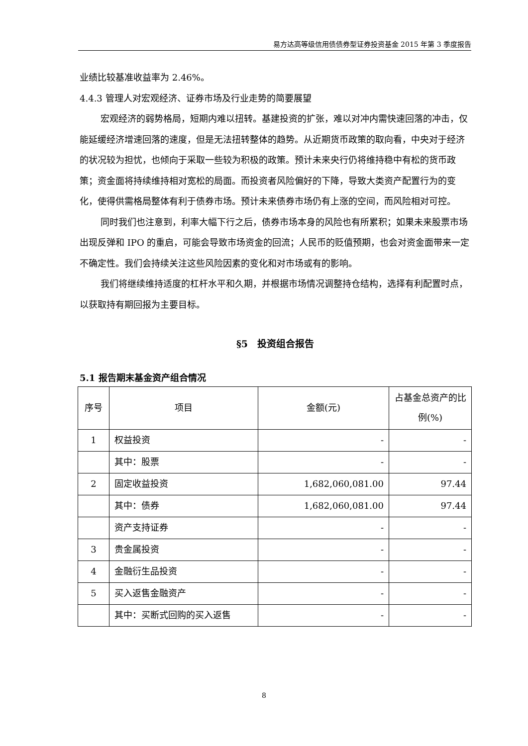易方达高等级信用债债券型证券投资基金 2015 年第 3 季度报告
业绩比较基准收益率为 2.46%。
4.4.3 管理人对宏观经济、证券市场及行业走势的简要展望
宏观经济的弱势格局，短期内难以扭转。基建投资的扩张，难以对冲内需快速回落的冲击，仅能延缓经济增速回落的速度，但是无法扭转整体的趋势。从近期货币政策的取向看，中央对于经济的状况较为担忧，也倾向于采取一些较为积极的政策。预计未来央行仍将维持稳中有松的货币政策；资金面将持续维持相对宽松的局面。而投资者风险偏好的下降，导致大类资产配置行为的变化，使得供需格局整体有利于债券市场。预计未来债券市场仍有上涨的空间，而风险相对可控。
同时我们也注意到，利率大幅下行之后，债券市场本身的风险也有所累积；如果未来股票市场出现反弹和 IPO 的重启，可能会导致市场资金的回流；人民币的贬值预期，也会对资金面带来一定不确定性。我们会持续关注这些风险因素的变化和对市场或有的影响。
我们将继续维持适度的杠杆水平和久期，并根据市场情况调整持仓结构，选择有利配置时点，以获取持有期回报为主要目标。
§5　投资组合报告
5.1 报告期末基金资产组合情况
| 序号 | 项目 | 金额(元) | 占基金总资产的比例(%) |
| --- | --- | --- | --- |
| 1 | 权益投资 | - | - |
| | 其中：股票 | - | - |
| 2 | 固定收益投资 | 1,682,060,081.00 | 97.44 |
| | 其中：债券 | 1,682,060,081.00 | 97.44 |
| | 资产支持证券 | - | - |
| 3 | 贵金属投资 | - | - |
| 4 | 金融衍生品投资 | - | - |
| 5 | 买入返售金融资产 | - | - |
| | 其中：买断式回购的买入返售 | - | - |
8